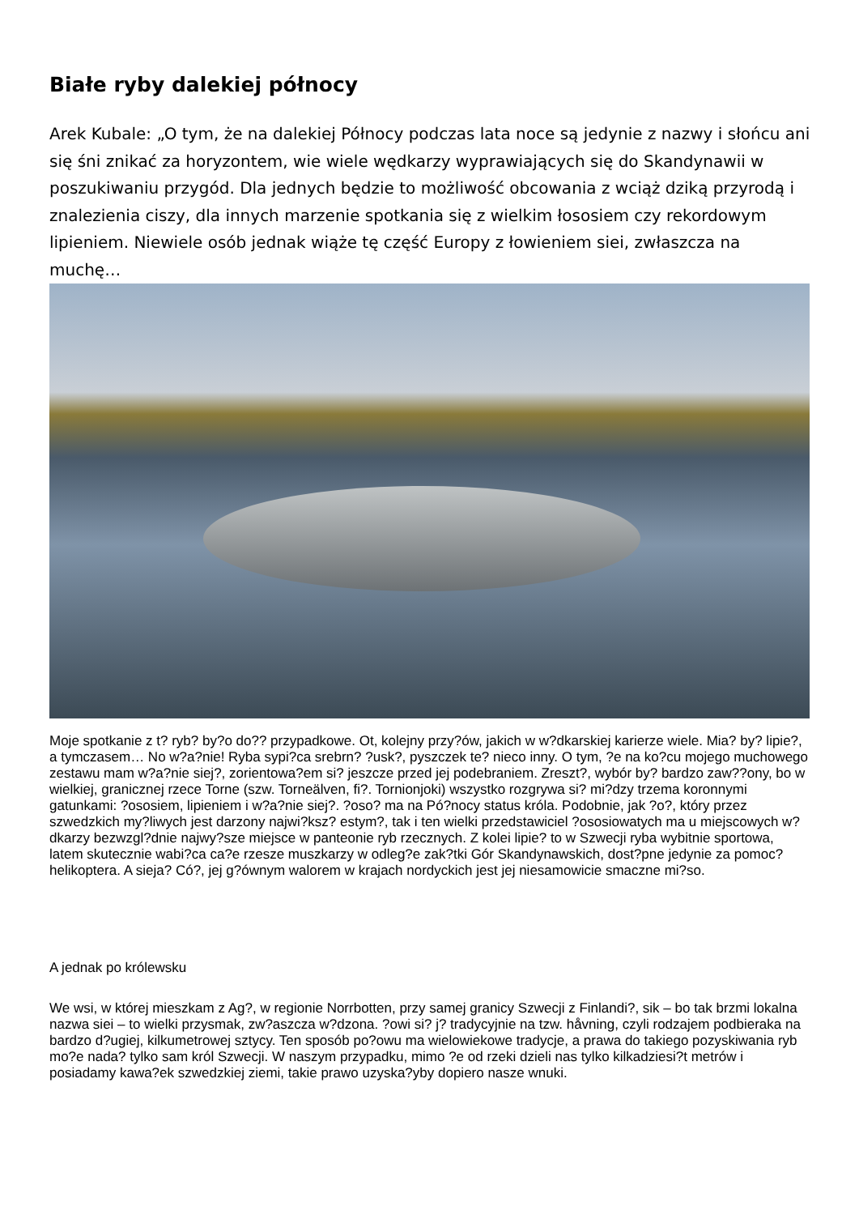Białe ryby dalekiej północy
Arek Kubale: „O tym, że na dalekiej Północy podczas lata noce są jedynie z nazwy i słońcu ani się śni znikać za horyzontem, wie wiele wędkarzy wyprawiających się do Skandynawii w poszukiwaniu przygód. Dla jednych będzie to możliwość obcowania z wciąż dziką przyrodą i znalezienia ciszy, dla innych marzenie spotkania się z wielkim łososiem czy rekordowym lipieniem. Niewiele osób jednak wiąże tę część Europy z łowieniem siei, zwłaszcza na muchę…
Moje spotkanie z t? ryb? by?o do?? przypadkowe. Ot, kolejny przy?ów, jakich w w?dkarskiej karierze wiele. Mia? by? lipie?, a tymczasem… No w?a?nie! Ryba sypi?ca srebrn? ?usk?, pyszczek te? nieco inny. O tym, ?e na ko?cu mojego muchowego zestawu mam w?a?nie siej?, zorientowa?em si? jeszcze przed jej podebraniem. Zreszt?, wybór by? bardzo zaw??ony, bo w wielkiej, granicznej rzece Torne (szw. Torneälven, fi?. Tornionjoki) wszystko rozgrywa si? mi?dzy trzema koronnymi gatunkami: ?ososiem, lipieniem i w?a?nie siej?. ?oso? ma na Pó?nocy status króla. Podobnie, jak ?o?, który przez szwedzkich my?liwych jest darzony najwi?ksz? estym?, tak i ten wielki przedstawiciel ?ososiowatych ma u miejscowych w?dkarzy bezwzgl?dnie najwy?sze miejsce w panteonie ryb rzecznych. Z kolei lipie? to w Szwecji ryba wybitnie sportowa, latem skutecznie wabi?ca ca?e rzesze muszkarzy w odleg?e zak?tki Gór Skandynawskich, dost?pne jedynie za pomoc? helikoptera. A sieja? Có?, jej g?ównym walorem w krajach nordyckich jest jej niesamowicie smaczne mi?so.
A jednak po królewsku
We wsi, w której mieszkam z Ag?, w regionie Norrbotten, przy samej granicy Szwecji z Finlandi?, sik – bo tak brzmi lokalna nazwa siei – to wielki przysmak, zw?aszcza w?dzona. ?owi si? j? tradycyjnie na tzw. håvning, czyli rodzajem podbieraka na bardzo d?ugiej, kilkumetrowej sztycy. Ten sposób po?owu ma wielowiekowe tradycje, a prawa do takiego pozyskiwania ryb mo?e nada? tylko sam król Szwecji. W naszym przypadku, mimo ?e od rzeki dzieli nas tylko kilkadziesi?t metrów i posiadamy kawa?ek szwedzkiej ziemi, takie prawo uzyska?yby dopiero nasze wnuki.